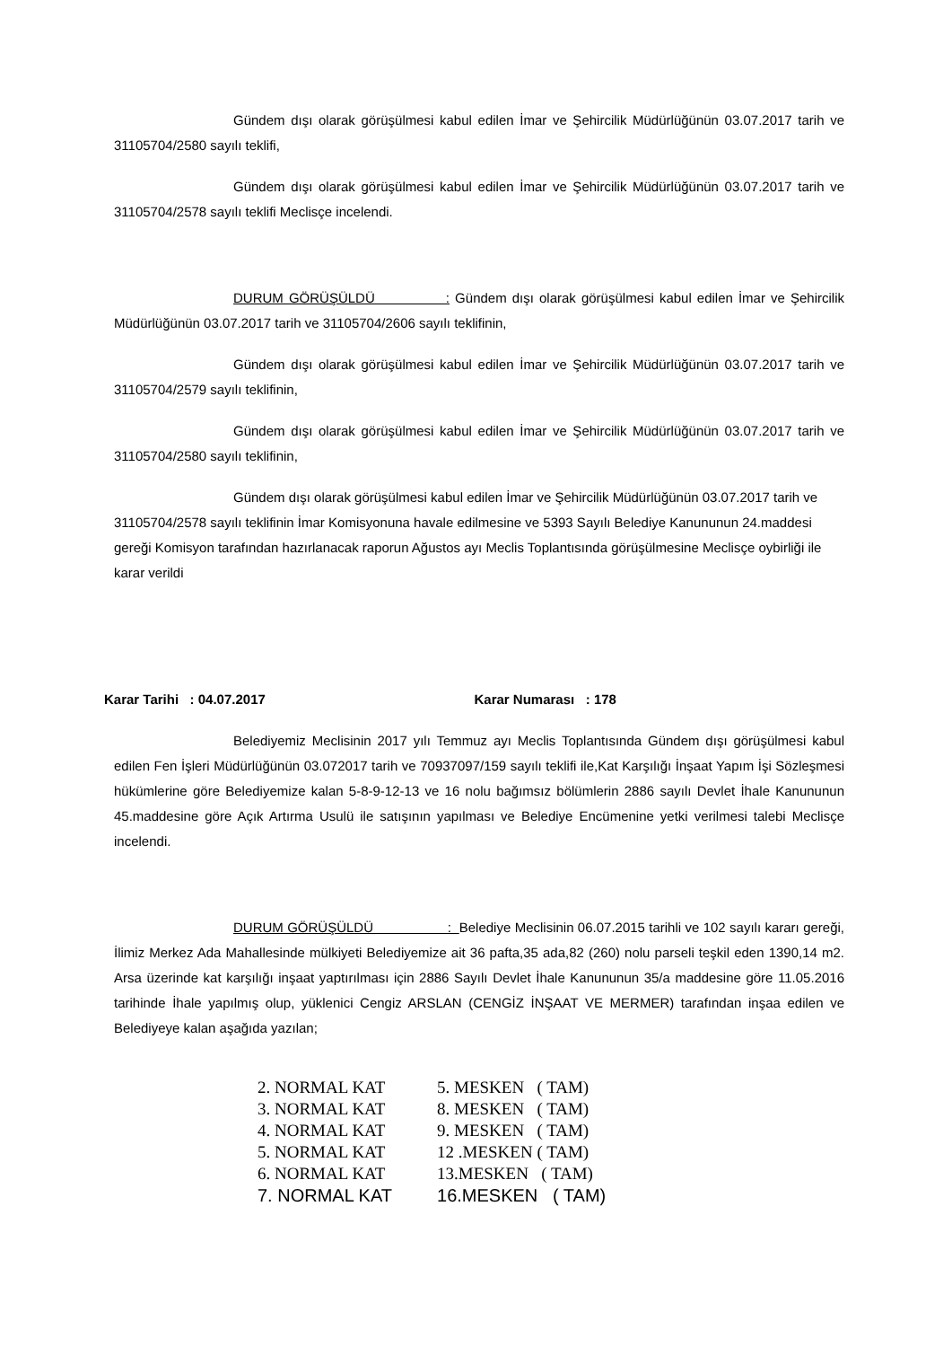Gündem dışı olarak görüşülmesi kabul edilen İmar ve Şehircilik Müdürlüğünün 03.07.2017 tarih ve 31105704/2580 sayılı teklifi,
Gündem dışı olarak görüşülmesi kabul edilen İmar ve Şehircilik Müdürlüğünün 03.07.2017 tarih ve 31105704/2578 sayılı teklifi Meclisçe incelendi.
DURUM GÖRÜŞÜLDÜ : Gündem dışı olarak görüşülmesi kabul edilen İmar ve Şehircilik Müdürlüğünün 03.07.2017 tarih ve 31105704/2606 sayılı teklifinin,
Gündem dışı olarak görüşülmesi kabul edilen İmar ve Şehircilik Müdürlüğünün 03.07.2017 tarih ve 31105704/2579 sayılı teklifinin,
Gündem dışı olarak görüşülmesi kabul edilen İmar ve Şehircilik Müdürlüğünün 03.07.2017 tarih ve 31105704/2580 sayılı teklifinin,
Gündem dışı olarak görüşülmesi kabul edilen İmar ve Şehircilik Müdürlüğünün 03.07.2017 tarih ve 31105704/2578 sayılı teklifinin İmar Komisyonuna havale edilmesine ve 5393 Sayılı Belediye Kanununun 24.maddesi gereği Komisyon tarafından hazırlanacak raporun Ağustos ayı Meclis Toplantısında görüşülmesine Meclisçe oybirliği ile karar verildi
Karar Tarihi : 04.07.2017 Karar Numarası : 178
Belediyemiz Meclisinin 2017 yılı Temmuz ayı Meclis Toplantısında Gündem dışı görüşülmesi kabul edilen Fen İşleri Müdürlüğünün 03.072017 tarih ve 70937097/159 sayılı teklifi ile,Kat Karşılığı İnşaat Yapım İşi Sözleşmesi hükümlerine göre Belediyemize kalan 5-8-9-12-13 ve 16 nolu bağımsız bölümlerin 2886 sayılı Devlet İhale Kanununun 45.maddesine göre Açık Artırma Usulü ile satışının yapılması ve Belediye Encümenine yetki verilmesi talebi Meclisçe incelendi.
DURUM GÖRÜŞÜLDÜ : Belediye Meclisinin 06.07.2015 tarihli ve 102 sayılı kararı gereği, İlimiz Merkez Ada Mahallesinde mülkiyeti Belediyemize ait 36 pafta,35 ada,82 (260) nolu parseli teşkil eden 1390,14 m2. Arsa üzerinde kat karşılığı inşaat yaptırılması için 2886 Sayılı Devlet İhale Kanununun 35/a maddesine göre 11.05.2016 tarihinde İhale yapılmış olup, yüklenici Cengiz ARSLAN (CENGİZ İNŞAAT VE MERMER) tarafından inşaa edilen ve Belediyeye kalan aşağıda yazılan;
| 2. NORMAL KAT | 5. MESKEN ( TAM) |
| 3. NORMAL KAT | 8. MESKEN ( TAM) |
| 4. NORMAL KAT | 9. MESKEN ( TAM) |
| 5. NORMAL KAT | 12 .MESKEN ( TAM) |
| 6. NORMAL KAT | 13.MESKEN ( TAM) |
| 7. NORMAL KAT | 16.MESKEN ( TAM) |